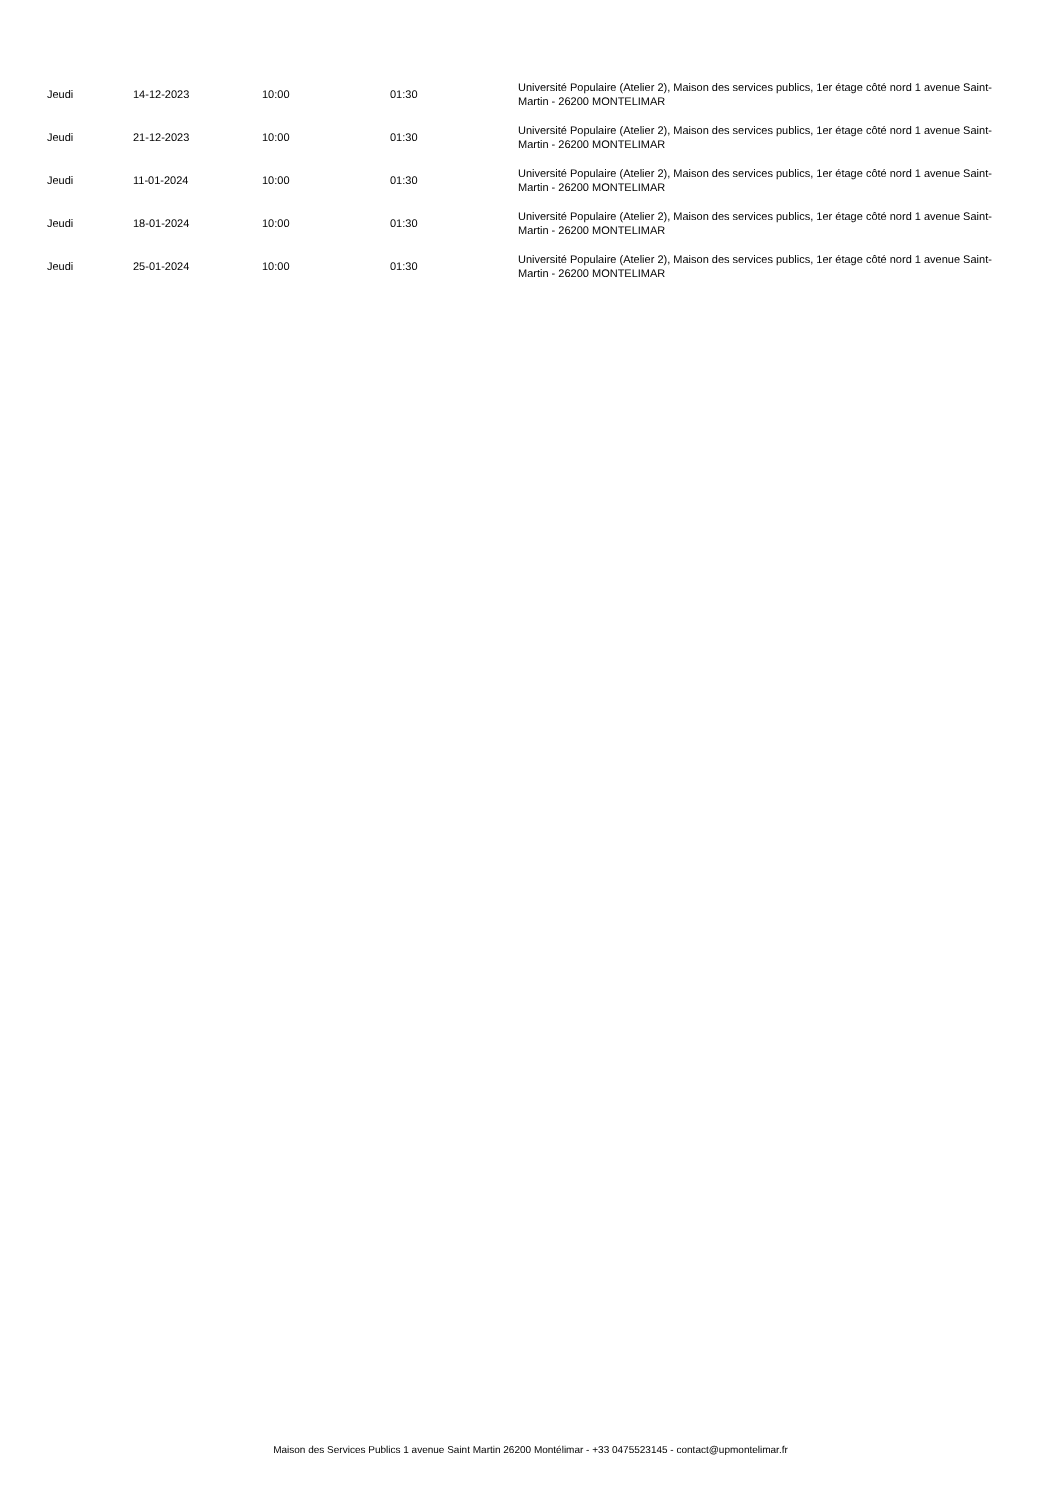| Jeudi | 14-12-2023 | 10:00 | 01:30 | Université Populaire (Atelier 2), Maison des services publics, 1er étage côté nord 1 avenue Saint-Martin - 26200 MONTELIMAR |
| Jeudi | 21-12-2023 | 10:00 | 01:30 | Université Populaire (Atelier 2), Maison des services publics, 1er étage côté nord 1 avenue Saint-Martin - 26200 MONTELIMAR |
| Jeudi | 11-01-2024 | 10:00 | 01:30 | Université Populaire (Atelier 2), Maison des services publics, 1er étage côté nord 1 avenue Saint-Martin - 26200 MONTELIMAR |
| Jeudi | 18-01-2024 | 10:00 | 01:30 | Université Populaire (Atelier 2), Maison des services publics, 1er étage côté nord 1 avenue Saint-Martin - 26200 MONTELIMAR |
| Jeudi | 25-01-2024 | 10:00 | 01:30 | Université Populaire (Atelier 2), Maison des services publics, 1er étage côté nord 1 avenue Saint-Martin - 26200 MONTELIMAR |
Maison des Services Publics 1 avenue Saint Martin 26200 Montélimar - +33 0475523145 - contact@upmontelimar.fr